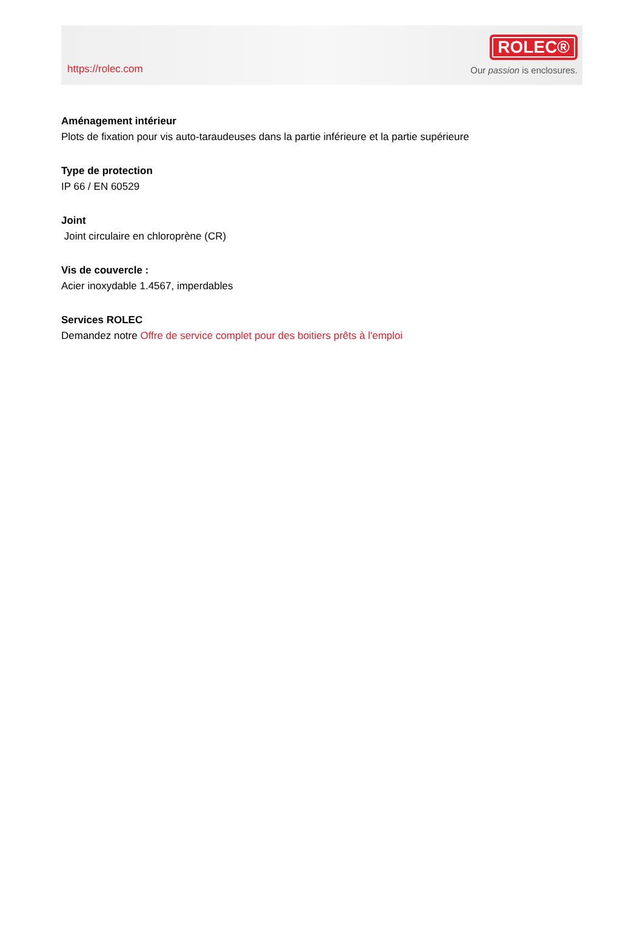https://rolec.com
ROLEC®
Our passion is enclosures.
Aménagement intérieur
Plots de fixation pour vis auto-taraudeuses dans la partie inférieure et la partie supérieure
Type de protection
IP 66 / EN 60529
Joint
Joint circulaire en chloroprène (CR)
Vis de couvercle :
Acier inoxydable 1.4567, imperdables
Services ROLEC
Demandez notre Offre de service complet pour des boitiers prêts à l'emploi